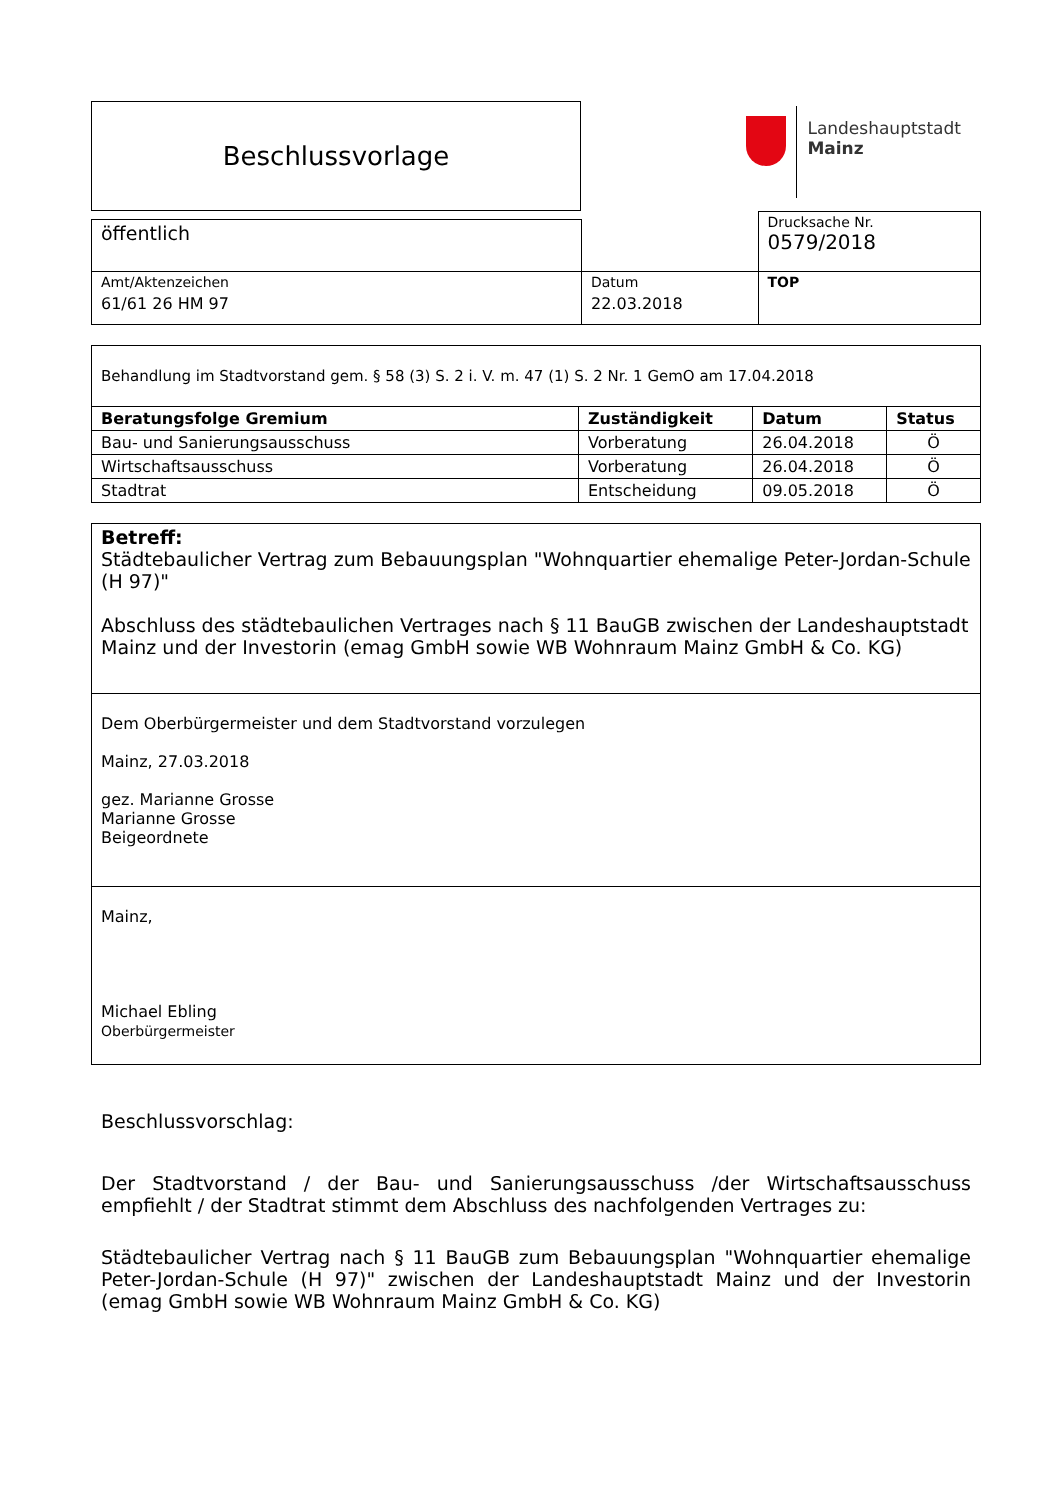Beschlussvorlage
Landeshauptstadt
Mainz
| | | Drucksache Nr. 0579/2018 |
| öffentlich | | |
| Amt/Aktenzeichen 61/61 26 HM 97 | Datum 22.03.2018 | TOP |
| Behandlung im Stadtvorstand gem. § 58 (3) S. 2 i. V. m. 47 (1) S. 2 Nr. 1 GemO am 17.04.2018 | | | |
| Beratungsfolge Gremium | Zuständigkeit | Datum | Status |
| Bau- und Sanierungsausschuss | Vorberatung | 26.04.2018 | Ö |
| Wirtschaftsausschuss | Vorberatung | 26.04.2018 | Ö |
| Stadtrat | Entscheidung | 09.05.2018 | Ö |
| Betreff: Städtebaulicher Vertrag zum Bebauungsplan "Wohnquartier ehemalige Peter-Jordan-Schule (H 97)" Abschluss des städtebaulichen Vertrages nach § 11 BauGB zwischen der Landeshauptstadt Mainz und der Investorin (emag GmbH sowie WB Wohnraum Mainz GmbH & Co. KG) |
| Dem Oberbürgermeister und dem Stadtvorstand vorzulegen Mainz, 27.03.2018 gez. Marianne Grosse Marianne Grosse Beigeordnete |
| Mainz, Michael Ebling Oberbürgermeister |
Beschlussvorschlag:
Der Stadtvorstand / der Bau- und Sanierungsausschuss /der Wirtschaftsausschuss empfiehlt / der Stadtrat stimmt dem Abschluss des nachfolgenden Vertrages zu:
Städtebaulicher Vertrag nach § 11 BauGB zum Bebauungsplan "Wohnquartier ehemalige Peter-Jordan-Schule (H 97)" zwischen der Landeshauptstadt Mainz und der Investorin (emag GmbH sowie WB Wohnraum Mainz GmbH & Co. KG)